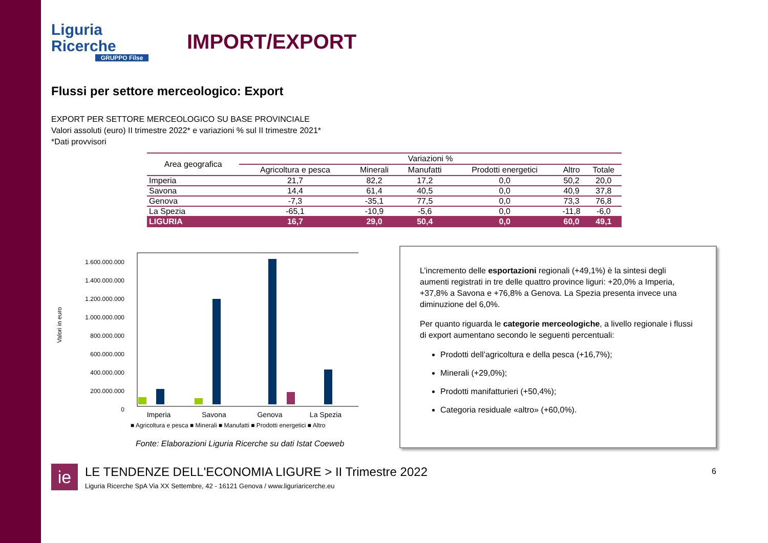Liguria
Ricerche
GRUPPO Filse
IMPORT/EXPORT
Flussi per settore merceologico: Export
EXPORT PER SETTORE MERCEOLOGICO SU BASE PROVINCIALE
Valori assoluti (euro) II trimestre 2022* e variazioni % sul II trimestre 2021*
*Dati provvisori
| Area geografica | Variazioni % | | | | | |
| --- | --- | --- | --- | --- | --- | --- |
| | Agricoltura e pesca | Minerali | Manufatti | Prodotti energetici | Altro | Totale |
| Imperia | 21,7 | 82,2 | 17,2 | 0,0 | 50,2 | 20,0 |
| Savona | 14,4 | 61,4 | 40,5 | 0,0 | 40,9 | 37,8 |
| Genova | -7,3 | -35,1 | 77,5 | 0,0 | 73,3 | 76,8 |
| La Spezia | -65,1 | -10,9 | -5,6 | 0,0 | -11,8 | -6,0 |
| LIGURIA | 16,7 | 29,0 | 50,4 | 0,0 | 60,0 | 49,1 |
Valori in euro
1.600.000.000
1.400.000.000
1.200.000.000
1.000.000.000
800.000.000
600.000.000
400.000.000
200.000.000
0
Imperia
Savona
Genova
La Spezia
■ Agricoltura e pesca ■ Minerali ■ Manufatti ■ Prodotti energetici ■ Altro
Fonte: Elaborazioni Liguria Ricerche su dati Istat Coeweb
L’incremento delle esportazioni regionali (+49,1%) è la sintesi degli aumenti registrati in tre delle quattro province liguri: +20,0% a Imperia, +37,8% a Savona e +76,8% a Genova. La Spezia presenta invece una diminuzione del 6,0%.
Per quanto riguarda le categorie merceologiche, a livello regionale i flussi di export aumentano secondo le seguenti percentuali:
Prodotti dell’agricoltura e della pesca (+16,7%);
Minerali (+29,0%);
Prodotti manifatturieri (+50,4%);
Categoria residuale «altro» (+60,0%).
ie
LE TENDENZE DELL'ECONOMIA LIGURE > II Trimestre 2022
Liguria Ricerche SpA Via XX Settembre, 42 - 16121 Genova / www.liguriaricerche.eu
6